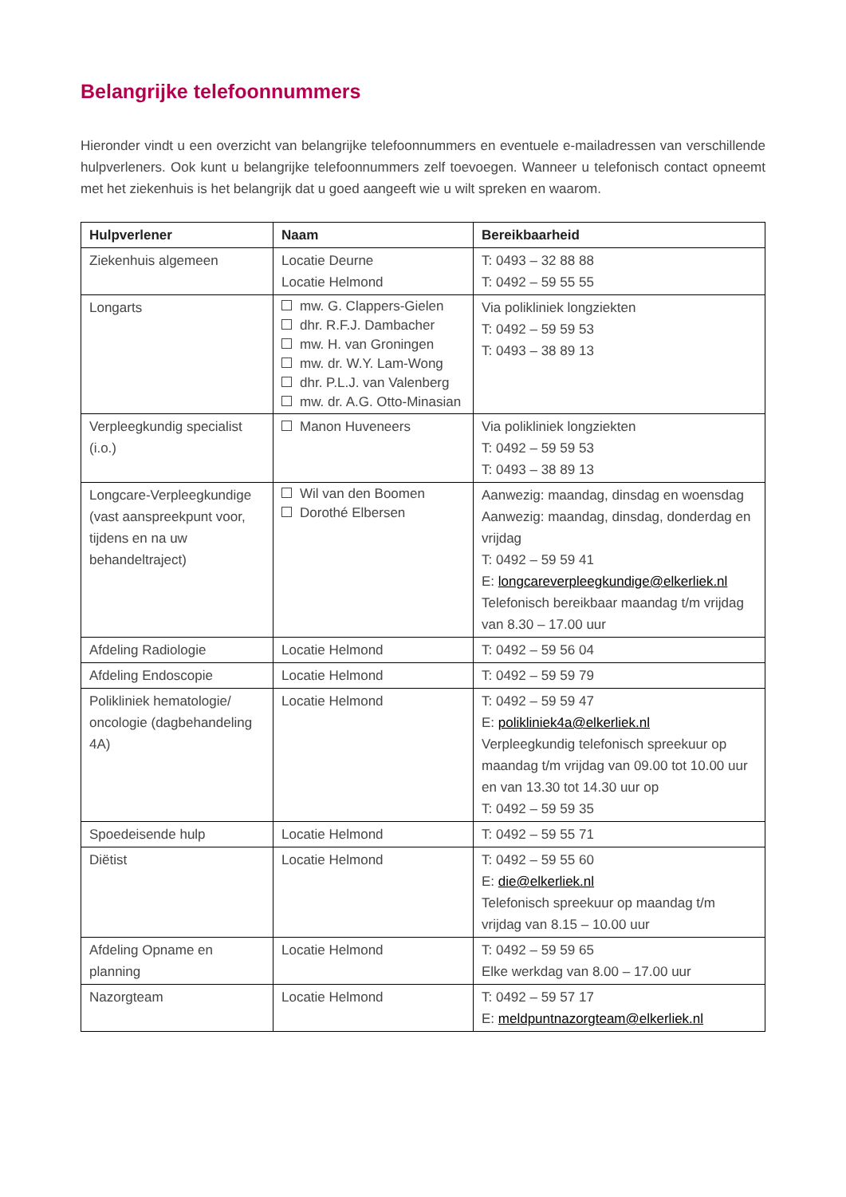Belangrijke telefoonnummers
Hieronder vindt u een overzicht van belangrijke telefoonnummers en eventuele e-mailadressen van verschillende hulpverleners. Ook kunt u belangrijke telefoonnummers zelf toevoegen. Wanneer u telefonisch contact opneemt met het ziekenhuis is het belangrijk dat u goed aangeeft wie u wilt spreken en waarom.
| Hulpverlener | Naam | Bereikbaarheid |
| --- | --- | --- |
| Ziekenhuis algemeen | Locatie Deurne Locatie Helmond | T: 0493 – 32 88 88 T: 0492 – 59 55 55 |
| Longarts | mw. G. Clappers-Gielen dhr. R.F.J. Dambacher mw. H. van Groningen mw. dr. W.Y. Lam-Wong dhr. P.L.J. van Valenberg mw. dr. A.G. Otto-Minasian | Via polikliniek longziekten T: 0492 – 59 59 53 T: 0493 – 38 89 13 |
| Verpleegkundig specialist (i.o.) | Manon Huveneers | Via polikliniek longziekten T: 0492 – 59 59 53 T: 0493 – 38 89 13 |
| Longcare-Verpleegkundige (vast aanspreekpunt voor, tijdens en na uw behandeltraject) | Wil van den Boomen Dorothé Elbersen | Aanwezig: maandag, dinsdag en woensdag Aanwezig: maandag, dinsdag, donderdag en vrijdag T: 0492 – 59 59 41 E: longcareverpleegkundige@elkerliek.nl Telefonisch bereikbaar maandag t/m vrijdag van 8.30 – 17.00 uur |
| Afdeling Radiologie | Locatie Helmond | T: 0492 – 59 56 04 |
| Afdeling Endoscopie | Locatie Helmond | T: 0492 – 59 59 79 |
| Polikliniek hematologie/ oncologie (dagbehandeling 4A) | Locatie Helmond | T: 0492 – 59 59 47 E: polikliniek4a@elkerliek.nl Verpleegkundig telefonisch spreekuur op maandag t/m vrijdag van 09.00 tot 10.00 uur en van 13.30 tot 14.30 uur op T: 0492 – 59 59 35 |
| Spoedeisende hulp | Locatie Helmond | T: 0492 – 59 55 71 |
| Diëtist | Locatie Helmond | T: 0492 – 59 55 60 E: die@elkerliek.nl Telefonisch spreekuur op maandag t/m vrijdag van 8.15 – 10.00 uur |
| Afdeling Opname en planning | Locatie Helmond | T: 0492 – 59 59 65 Elke werkdag van 8.00 – 17.00 uur |
| Nazorgteam | Locatie Helmond | T: 0492 – 59 57 17 E: meldpuntnazorgteam@elkerliek.nl |